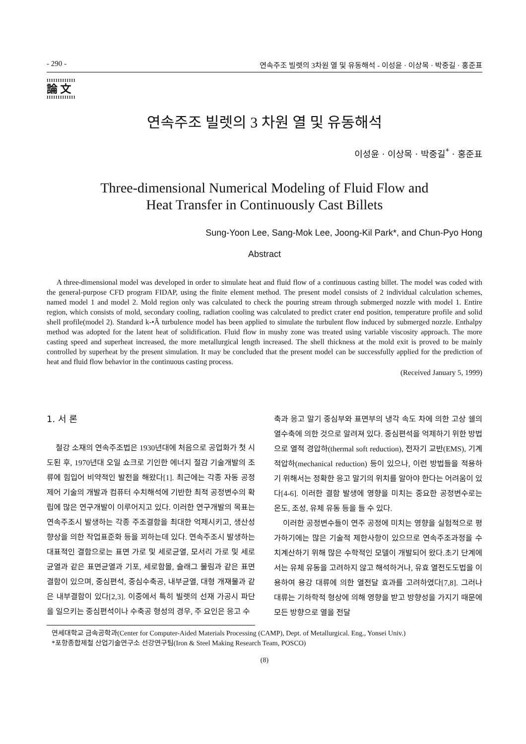- 290 - 연속주조 빌렛의 3차원 열 및 유동해석 - 이성윤 · 이상목 · 박중길 · 홍준표
IIIIIIIIIIIII
論 文
IIIIIIIIIIIII
연속주조 빌렛의 3 차원 열 및 유동해석
이성윤 · 이상목 · 박중길<sup>*</sup> · 홍준표
Three-dimensional Numerical Modeling of Fluid Flow and
Heat Transfer in Continuously Cast Billets
Sung-Yoon Lee, Sang-Mok Lee, Joong-Kil Park*, and Chun-Pyo Hong
Abstract
A three-dimensional model was developed in order to simulate heat and fluid flow of a continuous casting billet. The model was coded with the general-purpose CFD program FIDAP, using the finite element method. The present model consists of 2 individual calculation schemes, named model 1 and model 2. Mold region only was calculated to check the pouring stream through submerged nozzle with model 1. Entire region, which consists of mold, secondary cooling, radiation cooling was calculated to predict crater end position, temperature profile and solid shell profile(model 2). Standard k-•Â turbulence model has been applied to simulate the turbulent flow induced by submerged nozzle. Enthalpy method was adopted for the latent heat of solidification. Fluid flow in mushy zone was treated using variable viscosity approach. The more casting speed and superheat increased, the more metallurgical length increased. The shell thickness at the mold exit is proved to be mainly controlled by superheat by the present simulation. It may be concluded that the present model can be successfully applied for the prediction of heat and fluid flow behavior in the continuous casting process.
(Received January 5, 1999)
1. 서 론
철강 소재의 연속주조법은 1930년대에 처음으로 공업화가 첫 시도된 후, 1970년대 오일 쇼크로 기인한 에너지 절감 기술개발의 조류에 힘입어 비약적인 발전을 해왔다[1]. 최근에는 각종 자동 공정제어 기술의 개발과 컴퓨터 수치해석에 기반한 최적 공정변수의 확립에 많은 연구개발이 이루어지고 있다. 이러한 연구개발의 목표는 연속주조시 발생하는 각종 주조결함을 최대한 억제시키고, 생산성 향상을 의한 작업표준화 등을 꾀하는데 있다. 연속주조시 발생하는 대표적인 결함으로는 표면 가로 및 세로균열, 모서리 가로 및 세로균열과 같은 표면균열과 기포, 세로함몰, 슬래그 물림과 같은 표면 결함이 있으며, 중심편석, 중심수축공, 내부균열, 대형 개재물과 같은 내부결함이 있다[2,3]. 이중에서 특히 빌렛의 선재 가공시 파단을 일으키는 중심편석이나 수축공 형성의 경우, 주 요인은 응고 수
축과 응고 말기 중심부와 표면부의 냉각 속도 차에 의한 고상 쉘의 열수축에 의한 것으로 알려져 있다. 중심편석을 억제하기 위한 방법으로 열적 경압하(thermal soft reduction), 전자기 교반(EMS), 기계적압하(mechanical reduction) 등이 있으나, 이런 방법들을 적용하기 위해서는 정확한 응고 말기의 위치를 알아야 한다는 어려움이 있다[4-6]. 이러한 결함 발생에 영향을 미치는 중요한 공정변수로는 온도, 조성, 유체 유동 등을 들 수 있다.
이러한 공정변수들이 연주 공정에 미치는 영향을 실험적으로 평가하기에는 많은 기술적 제한사항이 있으므로 연속주조과정을 수치계산하기 위해 많은 수학적인 모델이 개발되어 왔다.초기 단계에서는 유체 유동을 고려하지 않고 해석하거나, 유효 열전도도법을 이용하여 용강 대류에 의한 열전달 효과를 고려하였다[7,8]. 그러나 대류는 기하학적 형상에 의해 영향을 받고 방향성을 가지기 때문에 모든 방향으로 열을 전달
연세대학교 금속공학과(Center for Computer-Aided Materials Processing (CAMP), Dept. of Metallurgical. Eng., Yonsei Univ.)
*포항종합제철 산업기술연구소 선강연구팀(Iron & Steel Making Research Team, POSCO)
(8)